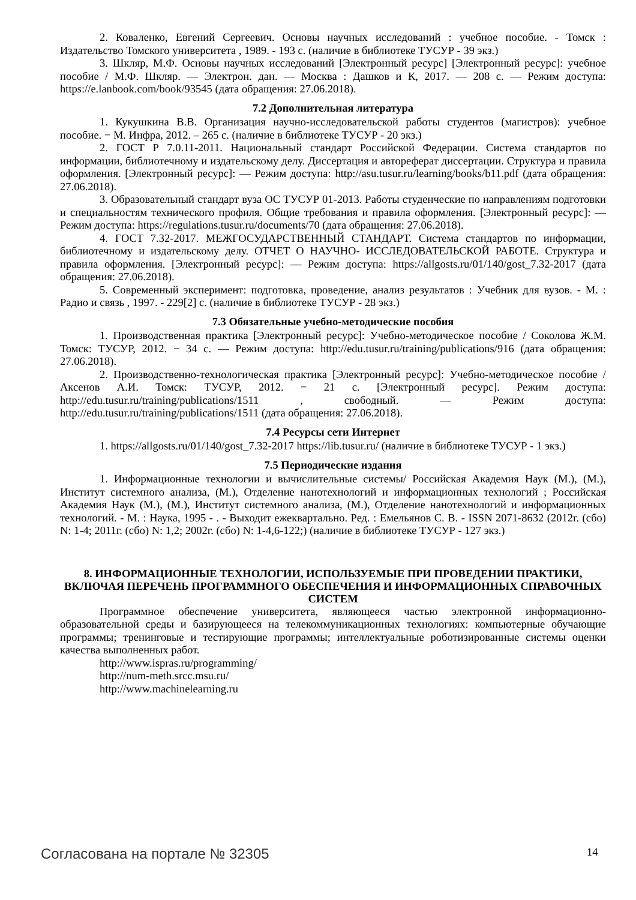2. Коваленко, Евгений Сергеевич. Основы научных исследований : учебное пособие. - Томск : Издательство Томского университета , 1989. - 193 с. (наличие в библиотеке ТУСУР - 39 экз.)
3. Шкляр, М.Ф. Основы научных исследований [Электронный ресурс] [Электронный ресурс]: учебное пособие / М.Ф. Шкляр. — Электрон. дан. — Москва : Дашков и К, 2017. — 208 с. — Режим доступа: https://e.lanbook.com/book/93545 (дата обращения: 27.06.2018).
7.2 Дополнительная литература
1. Кукушкина В.В. Организация научно-исследовательской работы студентов (магистров): учебное пособие. − М. Инфра, 2012. – 265 с. (наличие в библиотеке ТУСУР - 20 экз.)
2. ГОСТ Р 7.0.11-2011. Национальный стандарт Российской Федерации. Система стандартов по информации, библиотечному и издательскому делу. Диссертация и автореферат диссертации. Структура и правила оформления. [Электронный ресурс]: — Режим доступа: http://asu.tusur.ru/learning/books/b11.pdf (дата обращения: 27.06.2018).
3. Образовательный стандарт вуза ОС ТУСУР 01-2013. Работы студенческие по направлениям подготовки и специальностям технического профиля. Общие требования и правила оформления. [Электронный ресурс]: — Режим доступа: https://regulations.tusur.ru/documents/70 (дата обращения: 27.06.2018).
4. ГОСТ 7.32-2017. МЕЖГОСУДАРСТВЕННЫЙ СТАНДАРТ. Система стандартов по информации, библиотечному и издательскому делу. ОТЧЕТ О НАУЧНО- ИССЛЕДОВАТЕЛЬСКОЙ РАБОТЕ. Структура и правила оформления. [Электронный ресурс]: — Режим доступа: https://allgosts.ru/01/140/gost_7.32-2017 (дата обращения: 27.06.2018).
5. Современный эксперимент: подготовка, проведение, анализ результатов : Учебник для вузов. - М. : Радио и связь , 1997. - 229[2] с. (наличие в библиотеке ТУСУР - 28 экз.)
7.3 Обязательные учебно-методические пособия
1. Производственная практика [Электронный ресурс]: Учебно-методическое пособие / Соколова Ж.М. Томск: ТУСУР, 2012. − 34 с. — Режим доступа: http://edu.tusur.ru/training/publications/916 (дата обращения: 27.06.2018).
2. Производственно-технологическая практика [Электронный ресурс]: Учебно-методическое пособие / Аксенов А.И. Томск: ТУСУР, 2012. − 21 с. [Электронный ресурс]. Режим доступа: http://edu.tusur.ru/training/publications/1511 , свободный. — Режим доступа: http://edu.tusur.ru/training/publications/1511 (дата обращения: 27.06.2018).
7.4 Ресурсы сети Интернет
1. https://allgosts.ru/01/140/gost_7.32-2017 https://lib.tusur.ru/ (наличие в библиотеке ТУСУР - 1 экз.)
7.5 Периодические издания
1. Информационные технологии и вычислительные системы/ Российская Академия Наук (М.), (М.), Институт системного анализа, (М.), Отделение нанотехнологий и информационных технологий ; Российская Академия Наук (М.), (М.), Институт системного анализа, (М.), Отделение нанотехнологий и информационных технологий. - М. : Наука, 1995 - . - Выходит ежеквартально. Ред. : Емельянов С. В. - ISSN 2071-8632 (2012г. (сбо) N: 1-4; 2011г. (сбо) N: 1,2; 2002г. (сбо) N: 1-4,6-122;) (наличие в библиотеке ТУСУР - 127 экз.)
8. ИНФОРМАЦИОННЫЕ ТЕХНОЛОГИИ, ИСПОЛЬЗУЕМЫЕ ПРИ ПРОВЕДЕНИИ ПРАКТИКИ, ВКЛЮЧАЯ ПЕРЕЧЕНЬ ПРОГРАММНОГО ОБЕСПЕЧЕНИЯ И ИНФОРМАЦИОННЫХ СПРАВОЧНЫХ СИСТЕМ
Программное обеспечение университета, являющееся частью электронной информационно-образовательной среды и базирующееся на телекоммуникационных технологиях: компьютерные обучающие программы; тренинговые и тестирующие программы; интеллектуальные роботизированные системы оценки качества выполненных работ.
http://www.ispras.ru/programming/
http://num-meth.srcc.msu.ru/
http://www.machinelearning.ru
Согласована на портале № 32305 14